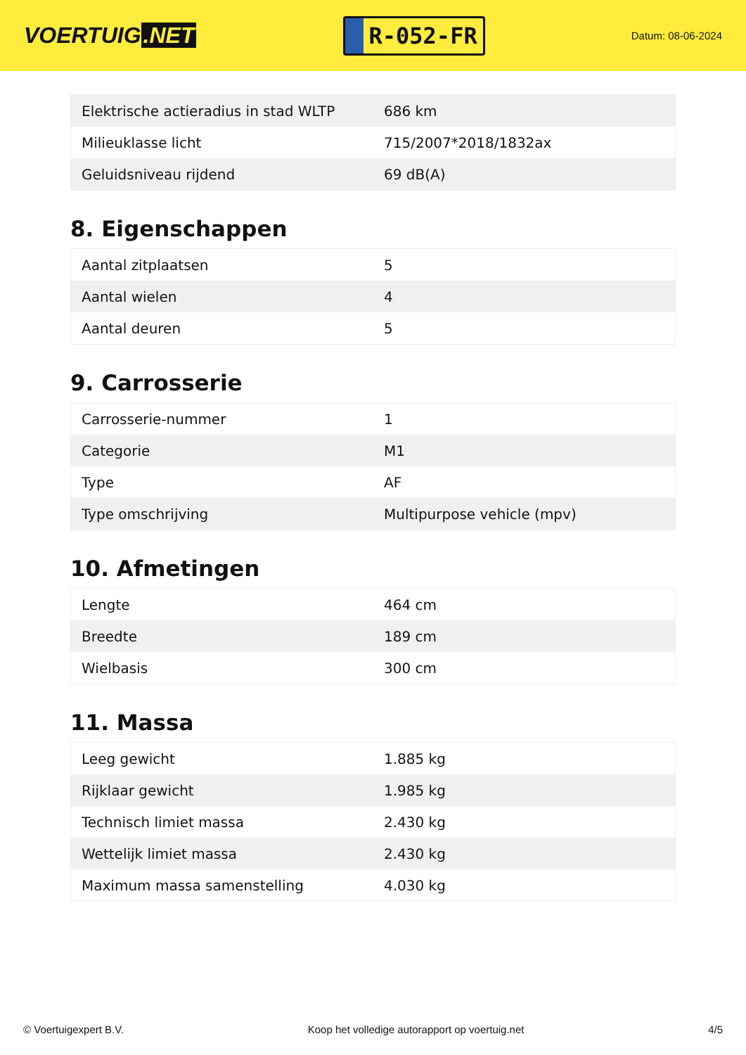VOERTUIG.NET
R-052-FR
Datum: 08-06-2024
| Elektrische actieradius in stad WLTP | 686 km |
| Milieuklasse licht | 715/2007*2018/1832ax |
| Geluidsniveau rijdend | 69 dB(A) |
8. Eigenschappen
| Aantal zitplaatsen | 5 |
| Aantal wielen | 4 |
| Aantal deuren | 5 |
9. Carrosserie
| Carrosserie-nummer | 1 |
| Categorie | M1 |
| Type | AF |
| Type omschrijving | Multipurpose vehicle (mpv) |
10. Afmetingen
| Lengte | 464 cm |
| Breedte | 189 cm |
| Wielbasis | 300 cm |
11. Massa
| Leeg gewicht | 1.885 kg |
| Rijklaar gewicht | 1.985 kg |
| Technisch limiet massa | 2.430 kg |
| Wettelijk limiet massa | 2.430 kg |
| Maximum massa samenstelling | 4.030 kg |
© Voertuigexpert B.V. Koop het volledige autorapport op voertuig.net 4/5